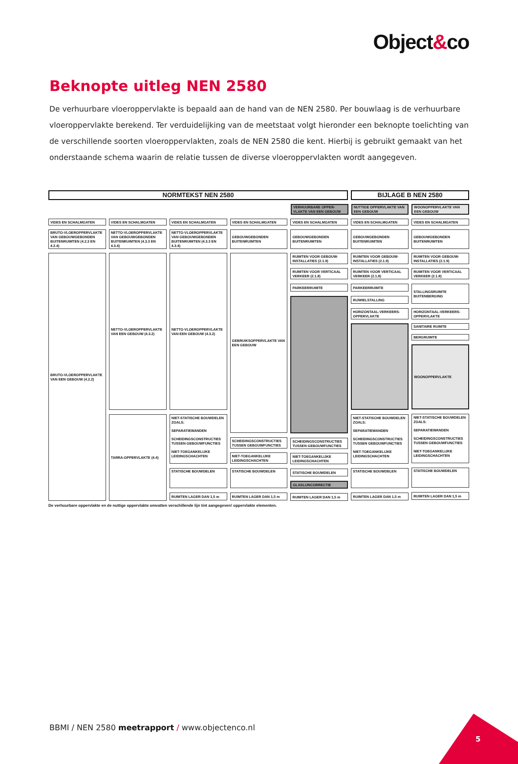Object&co
Beknopte uitleg NEN 2580
De verhuurbare vloeroppervlakte is bepaald aan de hand van de NEN 2580. Per bouwlaag is de verhuurbare vloeroppervlakte berekend. Ter verduidelijking van de meetstaat volgt hieronder een beknopte toelichting van de verschillende soorten vloeroppervlakten, zoals de NEN 2580 die kent. Hierbij is gebruikt gemaakt van het onderstaande schema waarin de relatie tussen de diverse vloeroppervlakten wordt aangegeven.
NORMTEKST NEN 2580 BIJLAGE B NEN 2580
VERHUURBARE OPPER-VLAKTE VAN EEN GEBOUW
NUTTIGE OPPERVLAKTE VAN EEN GEBOUW
WOONOPPERVLAKTE VAN EEN GEBOUW
VIDES EN SCHALMGATEN
VIDES EN SCHALMGATEN VIDES EN SCHALMGATEN VIDES EN SCHALMGATEN VIDES EN SCHALMGATEN VIDES EN SCHALMGATEN VIDES EN SCHALMGATEN
BRUTO-VLOEROPPERVLAKTE VAN GEBOUWGEBONDEN BUITENRUIMTEN (4.2.3 EN 4.2.4)
NETTO-VLOEROPPERVLAKTE VAN GEBOUWGEBONDEN BUITENRUIMTEN (4.3.3 EN 4.3.4)
NETTO-VLOEROPPERVLAKTE VAN GEBOUWGEBONDEN BUITENRUIMTEN (4.3.3 EN 4.3.4)
GEBOUWGEBONDEN BUITENRUIMTEN
GEBOUWGEBONDEN BUITENRUIMTEN
GEBOUWGEBONDEN BUITENRUIMTEN
GEBOUWGEBONDEN BUITENRUIMTEN
BRUTO-VLOEROPPERVLAKTE VAN EEN GEBOUW (4.2.2)
NETTO-VLOEROPPERVLAKTE VAN EEN GEBOUW (4.3.2)
TARRA-OPPERVLAKTE (4.4)
NETTO-VLOEROPPERVLAKTE VAN EEN GEBOUW (4.3.2)
NIET-STATISCHE BOUWDELEN ZOALS:
SEPARATIEWANDEN
SCHEIDINGSCONSTRUCTIES TUSSEN GEBOUWFUNCTIES
NIET-TOEGANKELIJKE LEIDINGSCHACHTEN
STATISCHE BOUWDELEN
RUIMTEN LAGER DAN 1,5 m
GEBRUIKSOPPERVLAKTE VAN EEN GEBOUW
SCHEIDINGSCONSTRUCTIES TUSSEN GEBOUWFUNCTIES
NIET-TOEGANKELIJKE LEIDINGSCHACHTEN
STATISCHE BOUWDELEN
RUIMTEN LAGER DAN 1,5 m
RUIMTEN VOOR GEBOUW-INSTALLATIES (2.1.9)
RUIMTEN VOOR VERTICAAL VERKEER (2.1.8)
PARKEERRUIMTE
SCHEIDINGSCONSTRUCTIES TUSSEN GEBOUWFUNCTIES
NIET-TOEGANKELIJKE LEIDINGSCHACHTEN
STATISCHE BOUWDELEN
GLASLIJNCORRECTIE
RUIMTEN LAGER DAN 1,5 m
RUIMTEN VOOR GEBOUW-INSTALLATIES (2.1.9)
RUIMTEN VOOR VERTICAAL VERKEER (2.1.8)
PARKEERRUIMTE
RIJWIELSTALLING
HORIZONTAAL-VERKEERS-OPPERVLAKTE
NIET-STATISCHE BOUWDELEN ZOALS:
SEPARATIEWANDEN
SCHEIDINGSCONSTRUCTIES TUSSEN GEBOUWFUNCTIES
NIET-TOEGANKELIJKE LEIDINGSCHACHTEN
STATISCHE BOUWDELEN
RUIMTEN LAGER DAN 1,5 m
RUIMTEN VOOR GEBOUW-INSTALLATIES (2.1.9)
RUIMTEN VOOR VERTICAAL VERKEER (2.1.8)
STALLINGSRUIMTE BUITENBERGING
HORIZONTAAL-VERKEERS-OPPERVLAKTE
SANITAIRE RUIMTE
BERGRUIMTE
WOONOPPERVLAKTE
NIET-STATISCHE BOUWDELEN ZOALS:
SEPARATIEWANDEN
SCHEIDINGSCONSTRUCTIES TUSSEN GEBOUWFUNCTIES
NIET-TOEGANKELIJKE LEIDINGSCHACHTEN
STATISCHE BOUWDELEN
RUIMTEN LAGER DAN 1,5 m
De verhuurbare oppervlakte en de nuttige oppervlakte omvatten verschillende lijn tint aangegeven! oppervlakte elementen.
BBMI / NEN 2580 meetrapport / www.objectenco.nl
5